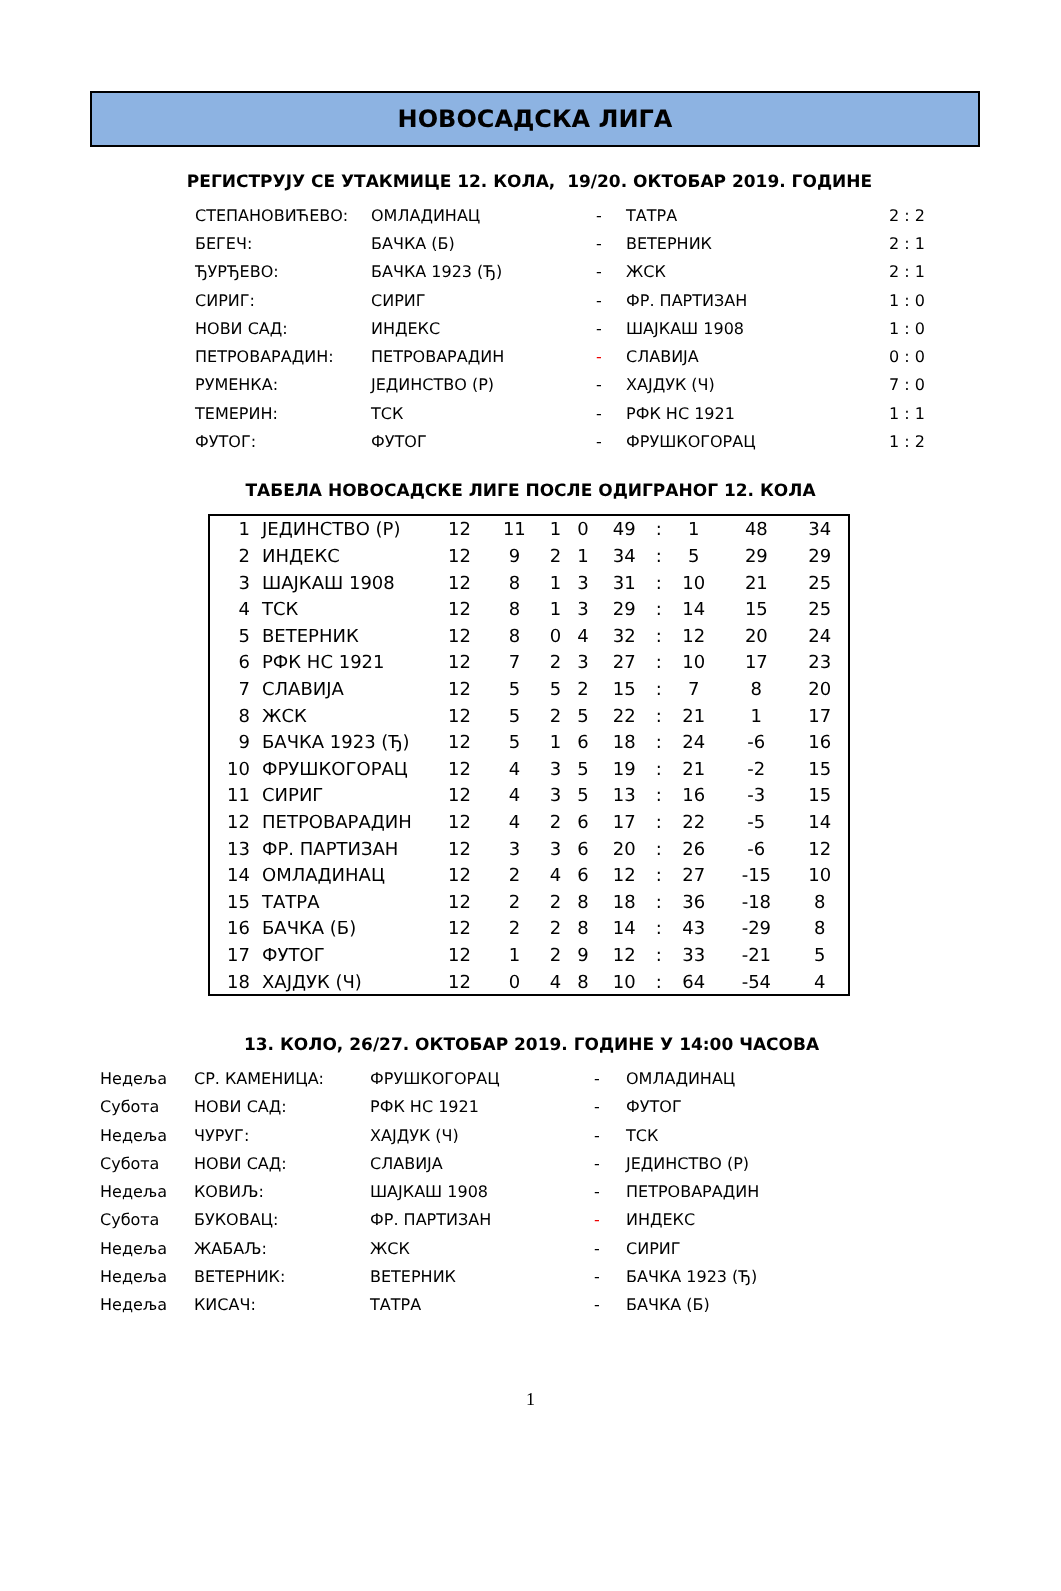НОВОСАДСКА ЛИГА
РЕГИСТРУЈУ СЕ УТАКМИЦЕ 12. КОЛА, 19/20. ОКТОБАР 2019. ГОДИНЕ
| СТЕПАНОВИЋЕВО: | ОМЛАДИНАЦ | - | ТАТРА | 2 : 2 |
| БЕГЕЧ: | БАЧКА (Б) | - | ВЕТЕРНИК | 2 : 1 |
| ЂУРЂЕВО: | БАЧКА 1923 (Ђ) | - | ЖСК | 2 : 1 |
| СИРИГ: | СИРИГ | - | ФР. ПАРТИЗАН | 1 : 0 |
| НОВИ САД: | ИНДЕКС | - | ШАЈКАШ 1908 | 1 : 0 |
| ПЕТРОВАРАДИН: | ПЕТРОВАРАДИН | - | СЛАВИЈА | 0 : 0 |
| РУМЕНКА: | ЈЕДИНСТВО (Р) | - | ХАЈДУК (Ч) | 7 : 0 |
| ТЕМЕРИН: | ТСК | - | РФК НС 1921 | 1 : 1 |
| ФУТОГ: | ФУТОГ | - | ФРУШКОГОРАЦ | 1 : 2 |
ТАБЕЛА НОВОСАДСКЕ ЛИГЕ ПОСЛЕ ОДИГРАНОГ 12. КОЛА
| 1 | ЈЕДИНСТВО (Р) | 12 | 11 | 1 | 0 | 49 | : | 1 | 48 | 34 |
| 2 | ИНДЕКС | 12 | 9 | 2 | 1 | 34 | : | 5 | 29 | 29 |
| 3 | ШАЈКАШ 1908 | 12 | 8 | 1 | 3 | 31 | : | 10 | 21 | 25 |
| 4 | ТСК | 12 | 8 | 1 | 3 | 29 | : | 14 | 15 | 25 |
| 5 | ВЕТЕРНИК | 12 | 8 | 0 | 4 | 32 | : | 12 | 20 | 24 |
| 6 | РФК НС 1921 | 12 | 7 | 2 | 3 | 27 | : | 10 | 17 | 23 |
| 7 | СЛАВИЈА | 12 | 5 | 5 | 2 | 15 | : | 7 | 8 | 20 |
| 8 | ЖСК | 12 | 5 | 2 | 5 | 22 | : | 21 | 1 | 17 |
| 9 | БАЧКА 1923 (Ђ) | 12 | 5 | 1 | 6 | 18 | : | 24 | -6 | 16 |
| 10 | ФРУШКОГОРАЦ | 12 | 4 | 3 | 5 | 19 | : | 21 | -2 | 15 |
| 11 | СИРИГ | 12 | 4 | 3 | 5 | 13 | : | 16 | -3 | 15 |
| 12 | ПЕТРОВАРАДИН | 12 | 4 | 2 | 6 | 17 | : | 22 | -5 | 14 |
| 13 | ФР. ПАРТИЗАН | 12 | 3 | 3 | 6 | 20 | : | 26 | -6 | 12 |
| 14 | ОМЛАДИНАЦ | 12 | 2 | 4 | 6 | 12 | : | 27 | -15 | 10 |
| 15 | ТАТРА | 12 | 2 | 2 | 8 | 18 | : | 36 | -18 | 8 |
| 16 | БАЧКА (Б) | 12 | 2 | 2 | 8 | 14 | : | 43 | -29 | 8 |
| 17 | ФУТОГ | 12 | 1 | 2 | 9 | 12 | : | 33 | -21 | 5 |
| 18 | ХАЈДУК (Ч) | 12 | 0 | 4 | 8 | 10 | : | 64 | -54 | 4 |
13. КОЛО, 26/27. ОКТОБАР 2019. ГОДИНЕ У 14:00 ЧАСОВА
| Недеља | СР. КАМЕНИЦА: | ФРУШКОГОРАЦ | - | ОМЛАДИНАЦ |
| Субота | НОВИ САД: | РФК НС 1921 | - | ФУТОГ |
| Недеља | ЧУРУГ: | ХАЈДУК (Ч) | - | ТСК |
| Субота | НОВИ САД: | СЛАВИЈА | - | ЈЕДИНСТВО (Р) |
| Недеља | КОВИЉ: | ШАЈКАШ 1908 | - | ПЕТРОВАРАДИН |
| Субота | БУКОВАЦ: | ФР. ПАРТИЗАН | - | ИНДЕКС |
| Недеља | ЖАБАЉ: | ЖСК | - | СИРИГ |
| Недеља | ВЕТЕРНИК: | ВЕТЕРНИК | - | БАЧКА 1923 (Ђ) |
| Недеља | КИСАЧ: | ТАТРА | - | БАЧКА (Б) |
1